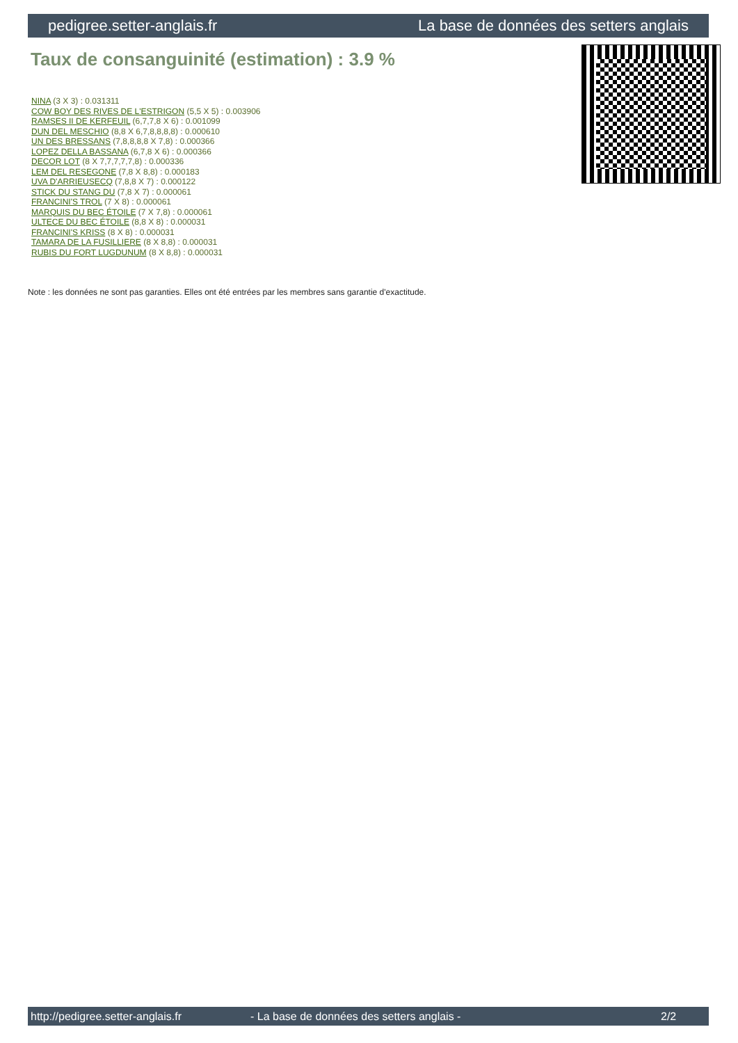pedigree.setter-anglais.fr La base de données des setters anglais
Taux de consanguinité (estimation) : 3.9 %
NINA (3 X 3) : 0.031311
COW BOY DES RIVES DE L'ESTRIGON (5,5 X 5) : 0.003906
RAMSES II DE KERFEUIL (6,7,7,8 X 6) : 0.001099
DUN DEL MESCHIO (8,8 X 6,7,8,8,8,8) : 0.000610
UN DES BRESSANS (7,8,8,8,8 X 7,8) : 0.000366
LOPEZ DELLA BASSANA (6,7,8 X 6) : 0.000366
DECOR LOT (8 X 7,7,7,7,7,8) : 0.000336
LEM DEL RESEGONE (7,8 X 8,8) : 0.000183
UVA D'ARRIEUSECQ (7,8,8 X 7) : 0.000122
STICK DU STANG DU (7,8 X 7) : 0.000061
FRANCINI'S TROL (7 X 8) : 0.000061
MARQUIS DU BEC ÉTOILE (7 X 7,8) : 0.000061
ULTECE DU BEC ÉTOILE (8,8 X 8) : 0.000031
FRANCINI'S KRISS (8 X 8) : 0.000031
TAMARA DE LA FUSILLIERE (8 X 8,8) : 0.000031
RUBIS DU FORT LUGDUNUM (8 X 8,8) : 0.000031
Note : les données ne sont pas garanties. Elles ont été entrées par les membres sans garantie d'exactitude.
http://pedigree.setter-anglais.fr - La base de données des setters anglais - 2/2